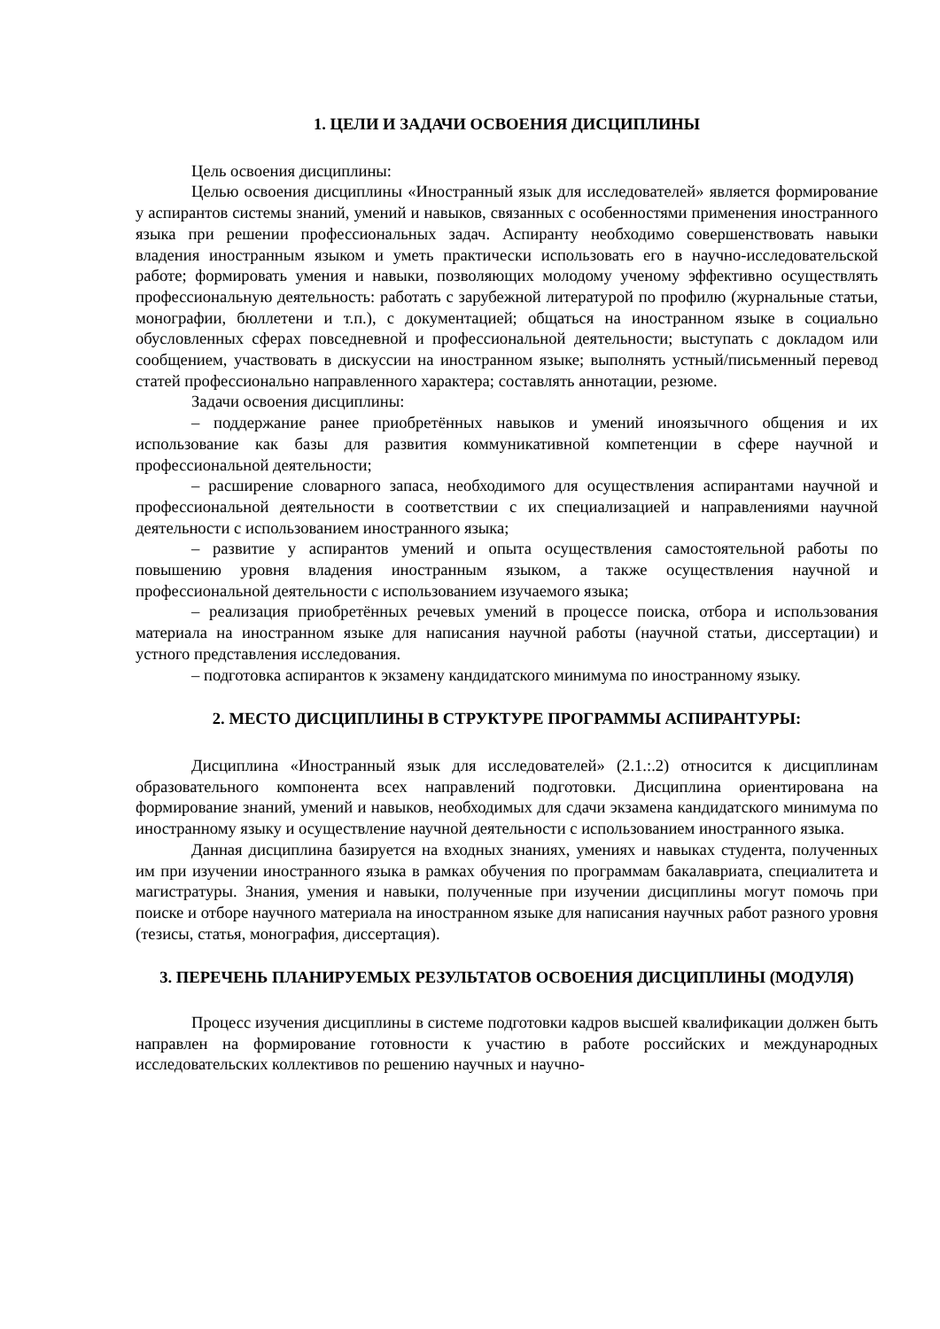1. ЦЕЛИ И ЗАДАЧИ ОСВОЕНИЯ ДИСЦИПЛИНЫ
Цель освоения дисциплины:
Целью освоения дисциплины «Иностранный язык для исследователей» является формирование у аспирантов системы знаний, умений и навыков, связанных с особенностями применения иностранного языка при решении профессиональных задач. Аспиранту необходимо совершенствовать навыки владения иностранным языком и уметь практически использовать его в научно-исследовательской работе; формировать умения и навыки, позволяющих молодому ученому эффективно осуществлять профессиональную деятельность: работать с зарубежной литературой по профилю (журнальные статьи, монографии, бюллетени и т.п.), с документацией; общаться на иностранном языке в социально обусловленных сферах повседневной и профессиональной деятельности; выступать с докладом или сообщением, участвовать в дискуссии на иностранном языке; выполнять устный/письменный перевод статей профессионально направленного характера; составлять аннотации, резюме.
Задачи освоения дисциплины:
– поддержание ранее приобретённых навыков и умений иноязычного общения и их использование как базы для развития коммуникативной компетенции в сфере научной и профессиональной деятельности;
– расширение словарного запаса, необходимого для осуществления аспирантами научной и профессиональной деятельности в соответствии с их специализацией и направлениями научной деятельности с использованием иностранного языка;
– развитие у аспирантов умений и опыта осуществления самостоятельной работы по повышению уровня владения иностранным языком, а также осуществления научной и профессиональной деятельности с использованием изучаемого языка;
– реализация приобретённых речевых умений в процессе поиска, отбора и использования материала на иностранном языке для написания научной работы (научной статьи, диссертации) и устного представления исследования.
– подготовка аспирантов к экзамену кандидатского минимума по иностранному языку.
2. МЕСТО ДИСЦИПЛИНЫ В СТРУКТУРЕ ПРОГРАММЫ АСПИРАНТУРЫ:
Дисциплина «Иностранный язык для исследователей» (2.1.:.2) относится к дисциплинам образовательного компонента всех направлений подготовки. Дисциплина ориентирована на формирование знаний, умений и навыков, необходимых для сдачи экзамена кандидатского минимума по иностранному языку и осуществление научной деятельности с использованием иностранного языка.
Данная дисциплина базируется на входных знаниях, умениях и навыках студента, полученных им при изучении иностранного языка в рамках обучения по программам бакалавриата, специалитета и магистратуры. Знания, умения и навыки, полученные при изучении дисциплины могут помочь при поиске и отборе научного материала на иностранном языке для написания научных работ разного уровня (тезисы, статья, монография, диссертация).
3. ПЕРЕЧЕНЬ ПЛАНИРУЕМЫХ РЕЗУЛЬТАТОВ ОСВОЕНИЯ ДИСЦИПЛИНЫ (МОДУЛЯ)
Процесс изучения дисциплины в системе подготовки кадров высшей квалификации должен быть направлен на формирование готовности к участию в работе российских и международных исследовательских коллективов по решению научных и научно-